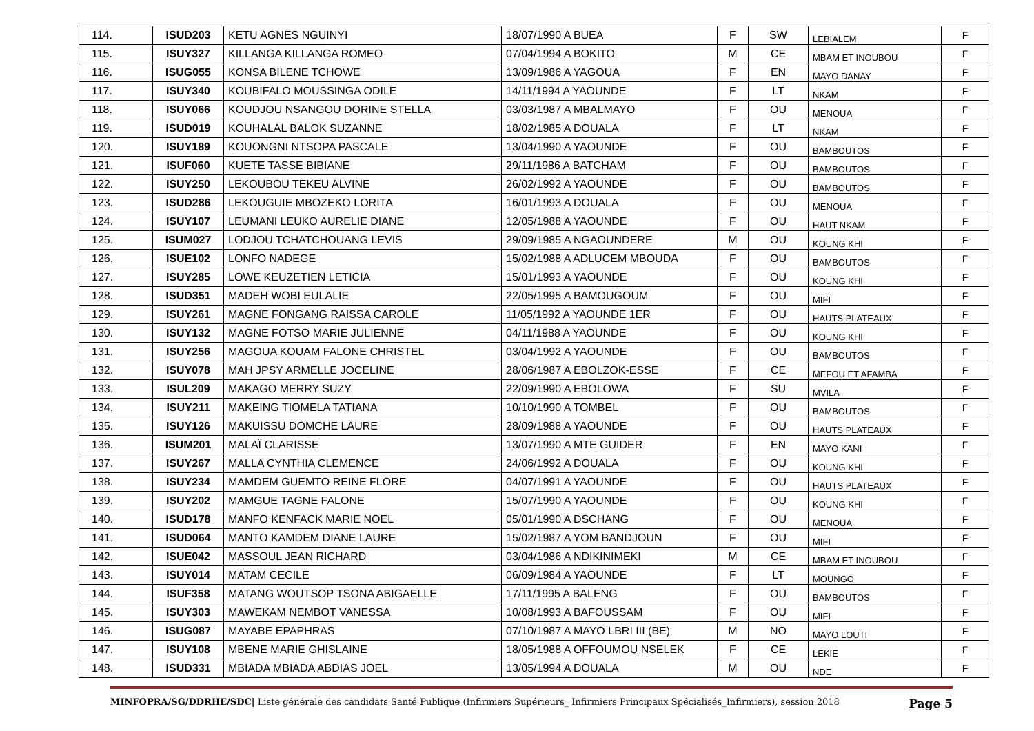| 114. | ISUD203 | KETU AGNES NGUINYI | 18/07/1990 A BUEA | F | SW | LEBIALEM | F |
| 115. | ISUY327 | KILLANGA KILLANGA ROMEO | 07/04/1994 A BOKITO | M | CE | MBAM ET INOUBOU | F |
| 116. | ISUG055 | KONSA BILENE TCHOWE | 13/09/1986 A YAGOUA | F | EN | MAYO DANAY | F |
| 117. | ISUY340 | KOUBIFALO MOUSSINGA ODILE | 14/11/1994 A YAOUNDE | F | LT | NKAM | F |
| 118. | ISUY066 | KOUDJOU NSANGOU DORINE STELLA | 03/03/1987 A MBALMAYO | F | OU | MENOUA | F |
| 119. | ISUD019 | KOUHALAL BALOK SUZANNE | 18/02/1985 A DOUALA | F | LT | NKAM | F |
| 120. | ISUY189 | KOUONGNI NTSOPA PASCALE | 13/04/1990 A YAOUNDE | F | OU | BAMBOUTOS | F |
| 121. | ISUF060 | KUETE TASSE BIBIANE | 29/11/1986 A BATCHAM | F | OU | BAMBOUTOS | F |
| 122. | ISUY250 | LEKOUBOU TEKEU ALVINE | 26/02/1992 A YAOUNDE | F | OU | BAMBOUTOS | F |
| 123. | ISUD286 | LEKOUGUIE MBOZEKO LORITA | 16/01/1993 A DOUALA | F | OU | MENOUA | F |
| 124. | ISUY107 | LEUMANI LEUKO AURELIE DIANE | 12/05/1988 A YAOUNDE | F | OU | HAUT NKAM | F |
| 125. | ISUM027 | LODJOU TCHATCHOUANG LEVIS | 29/09/1985 A NGAOUNDERE | M | OU | KOUNG KHI | F |
| 126. | ISUE102 | LONFO NADEGE | 15/02/1988 A ADLUCEM MBOUDA | F | OU | BAMBOUTOS | F |
| 127. | ISUY285 | LOWE KEUZETIEN LETICIA | 15/01/1993 A YAOUNDE | F | OU | KOUNG KHI | F |
| 128. | ISUD351 | MADEH WOBI EULALIE | 22/05/1995 A BAMOUGOUM | F | OU | MIFI | F |
| 129. | ISUY261 | MAGNE FONGANG RAISSA CAROLE | 11/05/1992 A YAOUNDE 1ER | F | OU | HAUTS PLATEAUX | F |
| 130. | ISUY132 | MAGNE FOTSO MARIE JULIENNE | 04/11/1988 A YAOUNDE | F | OU | KOUNG KHI | F |
| 131. | ISUY256 | MAGOUA KOUAM FALONE CHRISTEL | 03/04/1992 A YAOUNDE | F | OU | BAMBOUTOS | F |
| 132. | ISUY078 | MAH JPSY ARMELLE JOCELINE | 28/06/1987 A EBOLZOK-ESSE | F | CE | MEFOU ET AFAMBA | F |
| 133. | ISUL209 | MAKAGO MERRY SUZY | 22/09/1990 A EBOLOWA | F | SU | MVILA | F |
| 134. | ISUY211 | MAKEING TIOMELA TATIANA | 10/10/1990 A TOMBEL | F | OU | BAMBOUTOS | F |
| 135. | ISUY126 | MAKUISSU DOMCHE LAURE | 28/09/1988 A YAOUNDE | F | OU | HAUTS PLATEAUX | F |
| 136. | ISUM201 | MALAÏ CLARISSE | 13/07/1990 A MTE GUIDER | F | EN | MAYO KANI | F |
| 137. | ISUY267 | MALLA CYNTHIA CLEMENCE | 24/06/1992 A DOUALA | F | OU | KOUNG KHI | F |
| 138. | ISUY234 | MAMDEM GUEMTO REINE FLORE | 04/07/1991 A YAOUNDE | F | OU | HAUTS PLATEAUX | F |
| 139. | ISUY202 | MAMGUE TAGNE FALONE | 15/07/1990 A YAOUNDE | F | OU | KOUNG KHI | F |
| 140. | ISUD178 | MANFO KENFACK MARIE NOEL | 05/01/1990 A DSCHANG | F | OU | MENOUA | F |
| 141. | ISUD064 | MANTO KAMDEM DIANE LAURE | 15/02/1987 A YOM BANDJOUN | F | OU | MIFI | F |
| 142. | ISUE042 | MASSOUL JEAN RICHARD | 03/04/1986 A NDIKINIMEKI | M | CE | MBAM ET INOUBOU | F |
| 143. | ISUY014 | MATAM CECILE | 06/09/1984 A YAOUNDE | F | LT | MOUNGO | F |
| 144. | ISUF358 | MATANG WOUTSOP TSONA ABIGAELLE | 17/11/1995 A BALENG | F | OU | BAMBOUTOS | F |
| 145. | ISUY303 | MAWEKAM NEMBOT VANESSA | 10/08/1993 A BAFOUSSAM | F | OU | MIFI | F |
| 146. | ISUG087 | MAYABE EPAPHRAS | 07/10/1987 A MAYO LBRI III (BE) | M | NO | MAYO LOUTI | F |
| 147. | ISUY108 | MBENE MARIE GHISLAINE | 18/05/1988 A OFFOUMOU NSELEK | F | CE | LEKIE | F |
| 148. | ISUD331 | MBIADA MBIADA ABDIAS JOEL | 13/05/1994 A DOUALA | M | OU | NDE | F |
MINFOPRA/SG/DDRHE/SDC| Liste générale des candidats Santé Publique (Infirmiers Supérieurs_ Infirmiers Principaux Spécialisés_Infirmiers), session 2018 Page 5